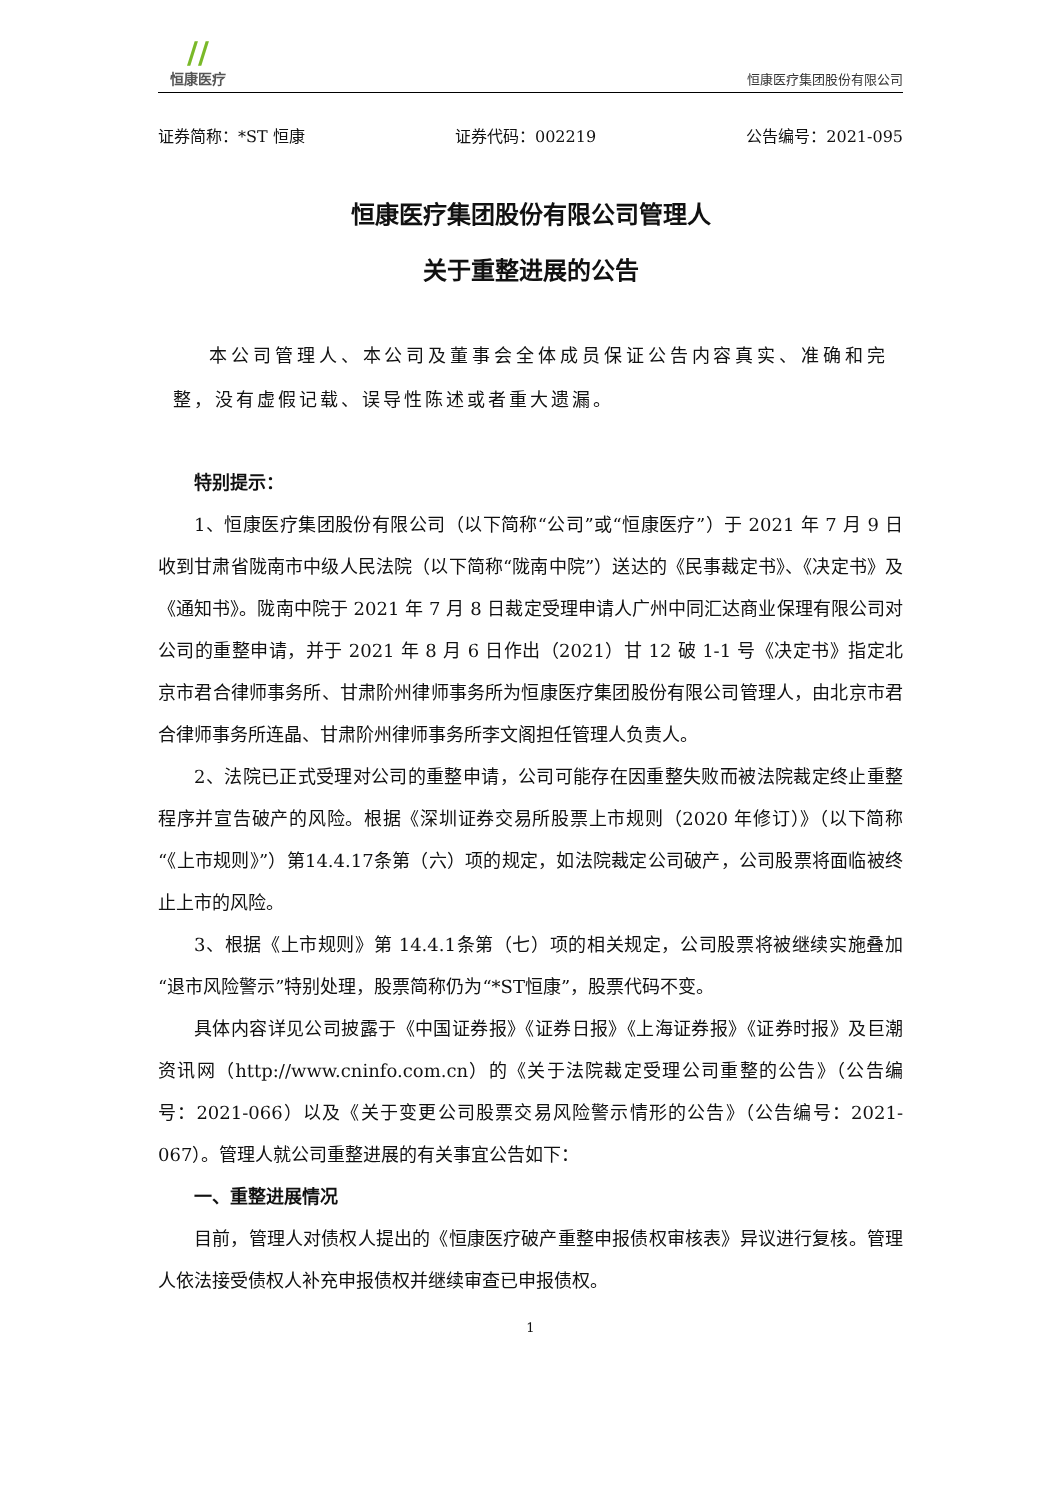//
恒康医疗
恒康医疗集团股份有限公司
证券简称：*ST 恒康 证券代码：002219 公告编号：2021-095
恒康医疗集团股份有限公司管理人
关于重整进展的公告
本公司管理人、本公司及董事会全体成员保证公告内容真实、准确和完整，没有虚假记载、误导性陈述或者重大遗漏。
特别提示：
1、恒康医疗集团股份有限公司（以下简称“公司”或“恒康医疗”）于 2021 年 7 月 9 日收到甘肃省陇南市中级人民法院（以下简称“陇南中院”）送达的《民事裁定书》、《决定书》及《通知书》。陇南中院于 2021 年 7 月 8 日裁定受理申请人广州中同汇达商业保理有限公司对公司的重整申请，并于 2021 年 8 月 6 日作出（2021）甘 12 破 1-1 号《决定书》指定北京市君合律师事务所、甘肃阶州律师事务所为恒康医疗集团股份有限公司管理人，由北京市君合律师事务所连晶、甘肃阶州律师事务所李文阁担任管理人负责人。
2、法院已正式受理对公司的重整申请，公司可能存在因重整失败而被法院裁定终止重整程序并宣告破产的风险。根据《深圳证券交易所股票上市规则（2020 年修订）》（以下简称“《上市规则》”）第14.4.17条第（六）项的规定，如法院裁定公司破产，公司股票将面临被终止上市的风险。
3、根据《上市规则》第 14.4.1条第（七）项的相关规定，公司股票将被继续实施叠加“退市风险警示”特别处理，股票简称仍为“*ST恒康”，股票代码不变。
具体内容详见公司披露于《中国证券报》《证券日报》《上海证券报》《证券时报》及巨潮资讯网（http://www.cninfo.com.cn）的《关于法院裁定受理公司重整的公告》（公告编号：2021-066）以及《关于变更公司股票交易风险警示情形的公告》（公告编号：2021-067）。管理人就公司重整进展的有关事宜公告如下：
一、重整进展情况
目前，管理人对债权人提出的《恒康医疗破产重整申报债权审核表》异议进行复核。管理人依法接受债权人补充申报债权并继续审查已申报债权。
1